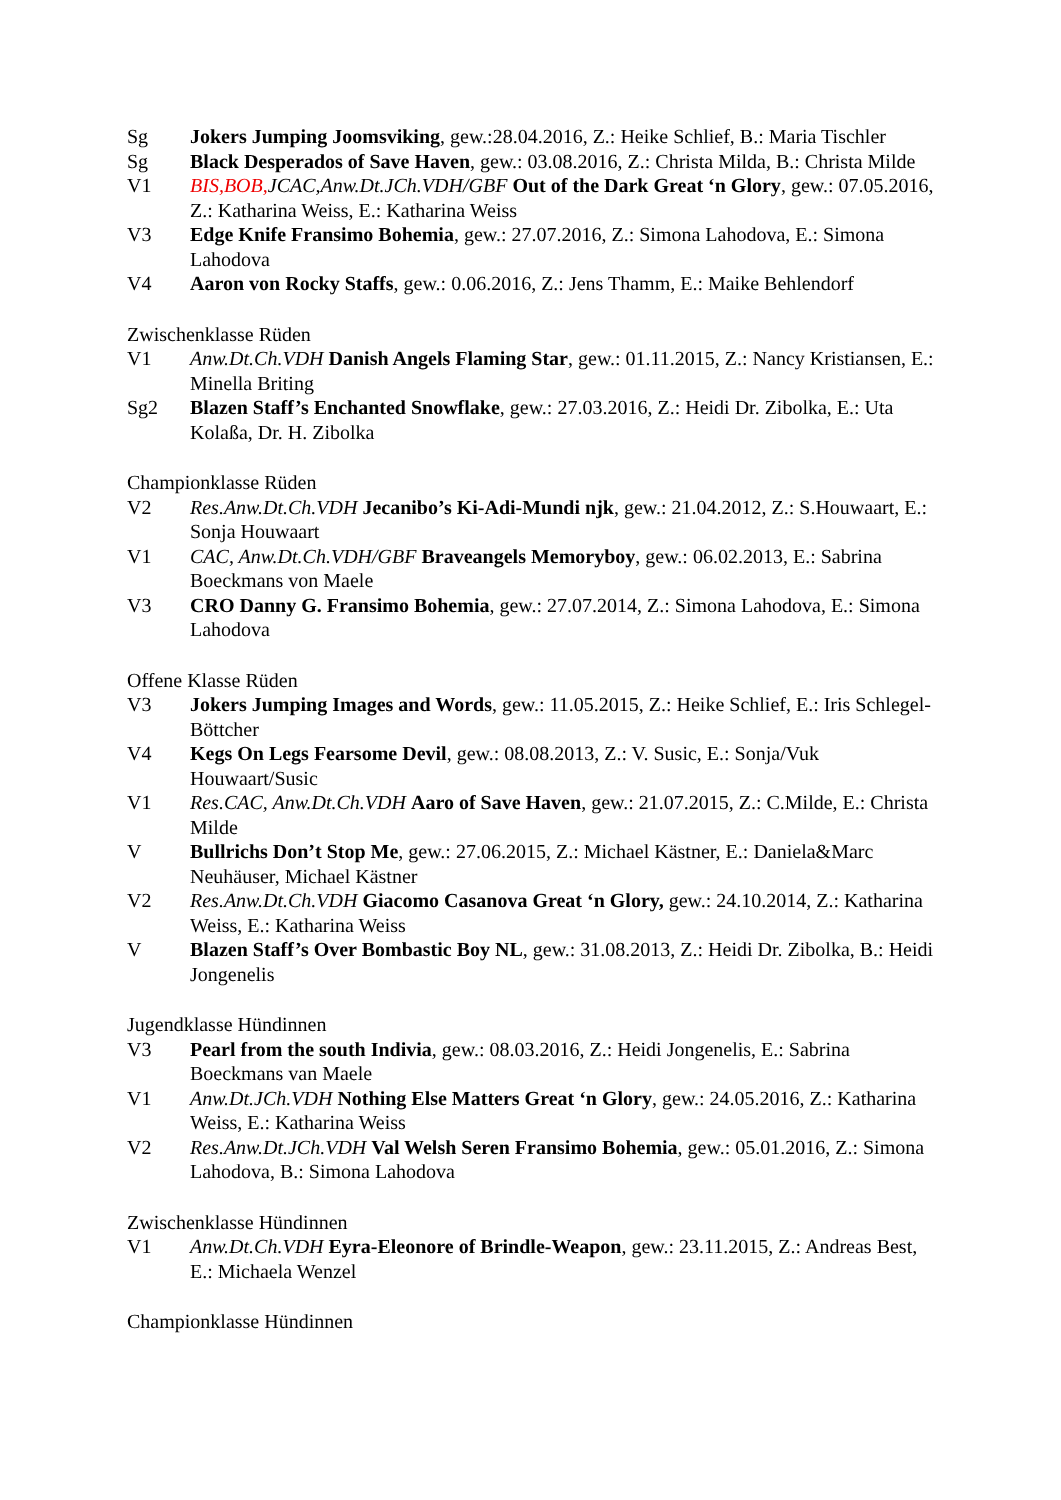Sg Jokers Jumping Joomsviking, gew.:28.04.2016, Z.: Heike Schlief, B.: Maria Tischler
Sg Black Desperados of Save Haven, gew.: 03.08.2016, Z.: Christa Milda, B.: Christa Milde
V1 BIS,BOB, JCAC,Anw.Dt.JCh.VDH/GBF Out of the Dark Great ‘n Glory, gew.: 07.05.2016, Z.: Katharina Weiss, E.: Katharina Weiss
V3 Edge Knife Fransimo Bohemia, gew.: 27.07.2016, Z.: Simona Lahodova, E.: Simona Lahodova
V4 Aaron von Rocky Staffs, gew.: 0.06.2016, Z.: Jens Thamm, E.: Maike Behlendorf
Zwischenklasse Rüden
V1 Anw.Dt.Ch.VDH Danish Angels Flaming Star, gew.: 01.11.2015, Z.: Nancy Kristiansen, E.: Minella Briting
Sg2 Blazen Staff’s Enchanted Snowflake, gew.: 27.03.2016, Z.: Heidi Dr. Zibolka, E.: Uta Kolaßa, Dr. H. Zibolka
Championklasse Rüden
V2 Res.Anw.Dt.Ch.VDH Jecanibo’s Ki-Adi-Mundi njk, gew.: 21.04.2012, Z.: S.Houwaart, E.: Sonja Houwaart
V1 CAC, Anw.Dt.Ch.VDH/GBF Braveangels Memoryboy, gew.: 06.02.2013, E.: Sabrina Boeckmans von Maele
V3 CRO Danny G. Fransimo Bohemia, gew.: 27.07.2014, Z.: Simona Lahodova, E.: Simona Lahodova
Offene Klasse Rüden
V3 Jokers Jumping Images and Words, gew.: 11.05.2015, Z.: Heike Schlief, E.: Iris Schlegel-Böttcher
V4 Kegs On Legs Fearsome Devil, gew.: 08.08.2013, Z.: V. Susic, E.: Sonja/Vuk Houwaart/Susic
V1 Res.CAC, Anw.Dt.Ch.VDH Aaro of Save Haven, gew.: 21.07.2015, Z.: C.Milde, E.: Christa Milde
V Bullrichs Don’t Stop Me, gew.: 27.06.2015, Z.: Michael Kästner, E.: Daniela&Marc Neuhäuser, Michael Kästner
V2 Res.Anw.Dt.Ch.VDH Giacomo Casanova Great ‘n Glory, gew.: 24.10.2014, Z.: Katharina Weiss, E.: Katharina Weiss
V Blazen Staff’s Over Bombastic Boy NL, gew.: 31.08.2013, Z.: Heidi Dr. Zibolka, B.: Heidi Jongenelis
Jugendklasse Hündinnen
V3 Pearl from the south Indivia, gew.: 08.03.2016, Z.: Heidi Jongenelis, E.: Sabrina Boeckmans van Maele
V1 Anw.Dt.JCh.VDH Nothing Else Matters Great ‘n Glory, gew.: 24.05.2016, Z.: Katharina Weiss, E.: Katharina Weiss
V2 Res.Anw.Dt.JCh.VDH Val Welsh Seren Fransimo Bohemia, gew.: 05.01.2016, Z.: Simona Lahodova, B.: Simona Lahodova
Zwischenklasse Hündinnen
V1 Anw.Dt.Ch.VDH Eyra-Eleonore of Brindle-Weapon, gew.: 23.11.2015, Z.: Andreas Best, E.: Michaela Wenzel
Championklasse Hündinnen